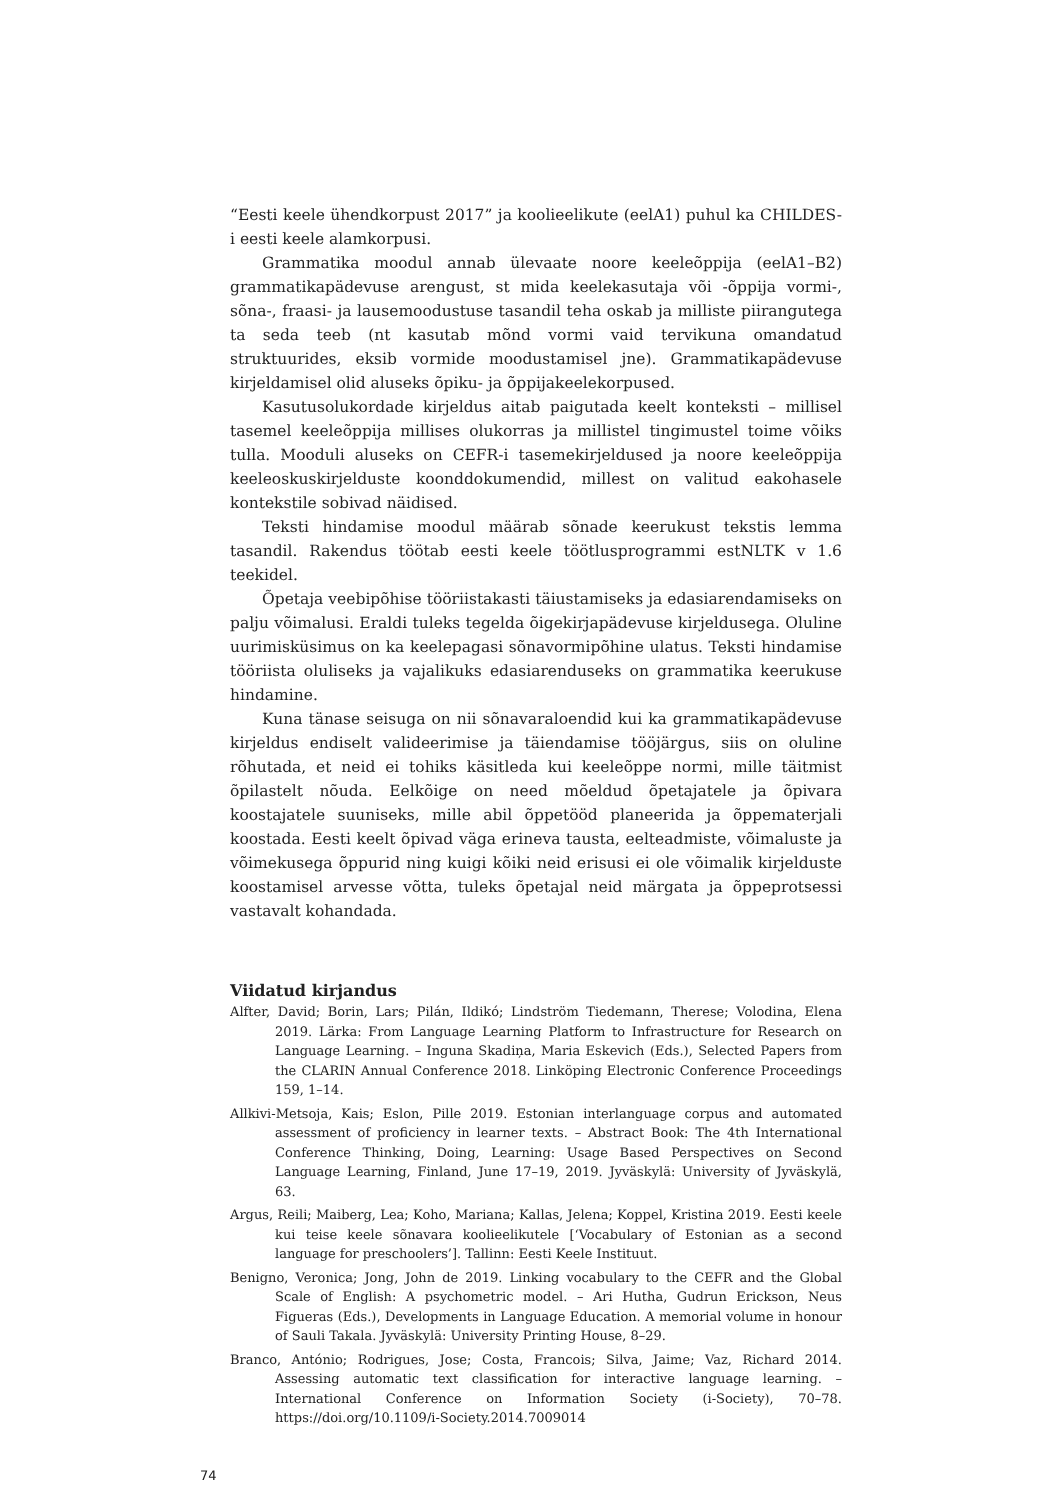“Eesti keele ühendkorpust 2017” ja koolieelikute (eelA1) puhul ka CHILDES-i eesti keele alamkorpusi.
Grammatika moodul annab ülevaate noore keeleõppija (eelA1–B2) grammatikapädevuse arengust, st mida keelekasutaja või -õppija vormi-, sõna-, fraasi- ja lausemoodustuse tasandil teha oskab ja milliste piirangutega ta seda teeb (nt kasutab mõnd vormi vaid tervikuna omandatud struktuurides, eksib vormide moodustamisel jne). Grammatikapädevuse kirjeldamisel olid aluseks õpiku- ja õppijakeelekorpused.
Kasutusolukordade kirjeldus aitab paigutada keelt konteksti – millisel tasemel keeleõppija millises olukorras ja millistel tingimustel toime võiks tulla. Mooduli aluseks on CEFR-i tasemekirjeldused ja noore keeleõppija keeleoskuskirjelduste koonddokumendid, millest on valitud eakohasele kontekstile sobivad näidised.
Teksti hindamise moodul määrab sõnade keerukust tekstis lemma tasandil. Rakendus töötab eesti keele töötlusprogrammi estNLTK v 1.6 teekidel.
Õpetaja veebipõhise tööriistakasti täiustamiseks ja edasiarendamiseks on palju võimalusi. Eraldi tuleks tegelda õigekirjapädevuse kirjeldusega. Oluline uurimisküsimus on ka keelepagasi sõnavormipõhine ulatus. Teksti hindamise tööriista oluliseks ja vajalikuks edasiarenduseks on grammatika keerukuse hindamine.
Kuna tänase seisuga on nii sõnavaraloendid kui ka grammatikapädevuse kirjeldus endiselt valideerimise ja täiendamise tööjärgus, siis on oluline rõhutada, et neid ei tohiks käsitleda kui keeleõppe normi, mille täitmist õpilastelt nõuda. Eelkõige on need mõeldud õpetajatele ja õpivara koostajatele suuniseks, mille abil õppetööd planeerida ja õppematerjali koostada. Eesti keelt õpivad väga erineva tausta, eelteadmiste, võimaluste ja võimekusega õppurid ning kuigi kõiki neid erisusi ei ole võimalik kirjelduste koostamisel arvesse võtta, tuleks õpetajal neid märgata ja õppeprotsessi vastavalt kohandada.
Viidatud kirjandus
Alfter, David; Borin, Lars; Pilán, Ildikó; Lindström Tiedemann, Therese; Volodina, Elena 2019. Lärka: From Language Learning Platform to Infrastructure for Research on Language Learning. – Inguna Skadiņa, Maria Eskevich (Eds.), Selected Papers from the CLARIN Annual Conference 2018. Linköping Electronic Conference Proceedings 159, 1–14.
Allkivi-Metsoja, Kais; Eslon, Pille 2019. Estonian interlanguage corpus and automated assessment of proficiency in learner texts. – Abstract Book: The 4th International Conference Thinking, Doing, Learning: Usage Based Perspectives on Second Language Learning, Finland, June 17–19, 2019. Jyväskylä: University of Jyväskylä, 63.
Argus, Reili; Maiberg, Lea; Koho, Mariana; Kallas, Jelena; Koppel, Kristina 2019. Eesti keele kui teise keele sõnavara koolieelikutele [‘Vocabulary of Estonian as a second language for preschoolers’]. Tallinn: Eesti Keele Instituut.
Benigno, Veronica; Jong, John de 2019. Linking vocabulary to the CEFR and the Global Scale of English: A psychometric model. – Ari Hutha, Gudrun Erickson, Neus Figueras (Eds.), Developments in Language Education. A memorial volume in honour of Sauli Takala. Jyväskylä: University Printing House, 8–29.
Branco, António; Rodrigues, Jose; Costa, Francois; Silva, Jaime; Vaz, Richard 2014. Assessing automatic text classification for interactive language learning. – International Conference on Information Society (i-Society), 70–78. https://doi.org/10.1109/i-Society.2014.7009014
74